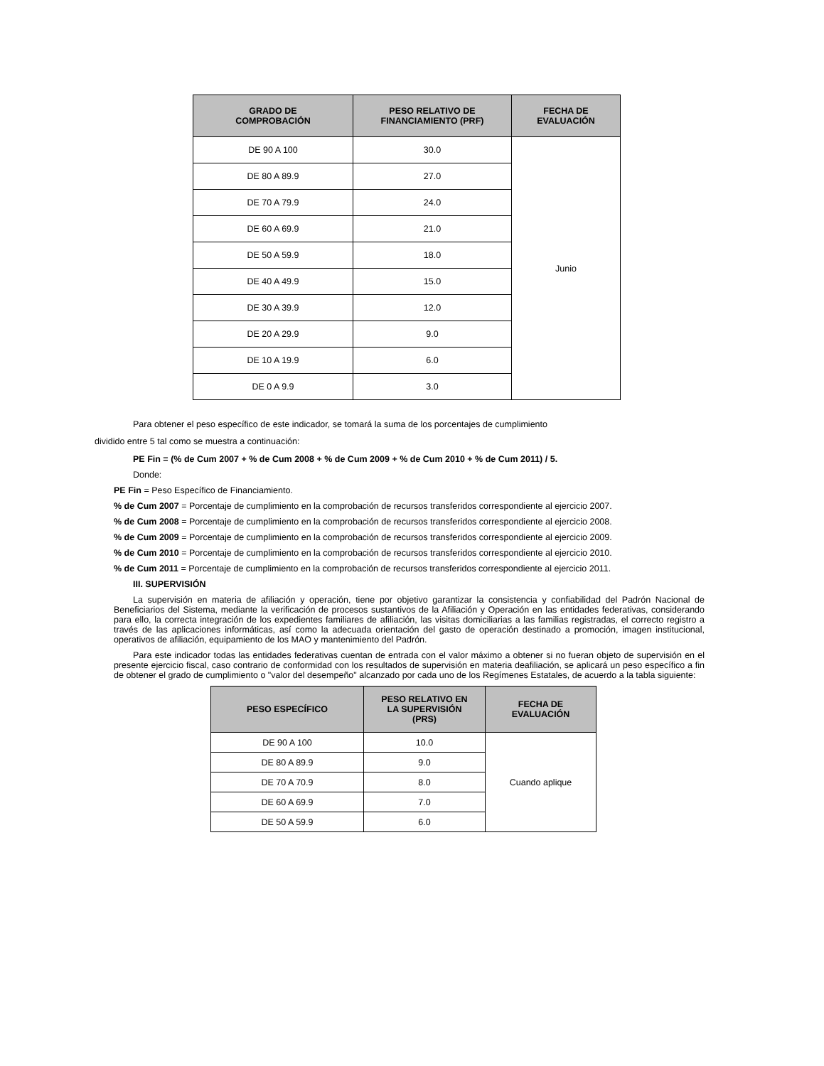| GRADO DE COMPROBACIÓN | PESO RELATIVO DE FINANCIAMIENTO (PRF) | FECHA DE EVALUACIÓN |
| --- | --- | --- |
| DE 90 A 100 | 30.0 | Junio |
| DE 80 A 89.9 | 27.0 | |
| DE 70 A 79.9 | 24.0 | |
| DE 60 A 69.9 | 21.0 | |
| DE 50 A 59.9 | 18.0 | |
| DE 40 A 49.9 | 15.0 | |
| DE 30 A 39.9 | 12.0 | |
| DE 20 A 29.9 | 9.0 | |
| DE 10 A 19.9 | 6.0 | |
| DE 0 A 9.9 | 3.0 | |
Para obtener el peso específico de este indicador, se tomará la suma de los porcentajes de cumplimiento
dividido entre 5 tal como se muestra a continuación:
PE Fin = (% de Cum 2007 + % de Cum 2008 + % de Cum 2009 + % de Cum 2010 + % de Cum 2011) / 5.
Donde:
PE Fin = Peso Específico de Financiamiento.
% de Cum 2007 = Porcentaje de cumplimiento en la comprobación de recursos transferidos correspondiente al ejercicio 2007.
% de Cum 2008 = Porcentaje de cumplimiento en la comprobación de recursos transferidos correspondiente al ejercicio 2008.
% de Cum 2009 = Porcentaje de cumplimiento en la comprobación de recursos transferidos correspondiente al ejercicio 2009.
% de Cum 2010 = Porcentaje de cumplimiento en la comprobación de recursos transferidos correspondiente al ejercicio 2010.
% de Cum 2011 = Porcentaje de cumplimiento en la comprobación de recursos transferidos correspondiente al ejercicio 2011.
III. SUPERVISIÓN
La supervisión en materia de afiliación y operación, tiene por objetivo garantizar la consistencia y confiabilidad del Padrón Nacional de Beneficiarios del Sistema, mediante la verificación de procesos sustantivos de la Afiliación y Operación en las entidades federativas, considerando para ello, la correcta integración de los expedientes familiares de afiliación, las visitas domiciliarias a las familias registradas, el correcto registro a través de las aplicaciones informáticas, así como la adecuada orientación del gasto de operación destinado a promoción, imagen institucional, operativos de afiliación, equipamiento de los MAO y mantenimiento del Padrón.
Para este indicador todas las entidades federativas cuentan de entrada con el valor máximo a obtener si no fueran objeto de supervisión en el presente ejercicio fiscal, caso contrario de conformidad con los resultados de supervisión en materia deafiliación, se aplicará un peso específico a fin de obtener el grado de cumplimiento o "valor del desempeño" alcanzado por cada uno de los Regímenes Estatales, de acuerdo a la tabla siguiente:
| PESO ESPECÍFICO | PESO RELATIVO EN LA SUPERVISIÓN (PRS) | FECHA DE EVALUACIÓN |
| --- | --- | --- |
| DE 90 A 100 | 10.0 | Cuando aplique |
| DE 80 A 89.9 | 9.0 | |
| DE 70 A 70.9 | 8.0 | |
| DE 60 A 69.9 | 7.0 | |
| DE 50 A 59.9 | 6.0 | |